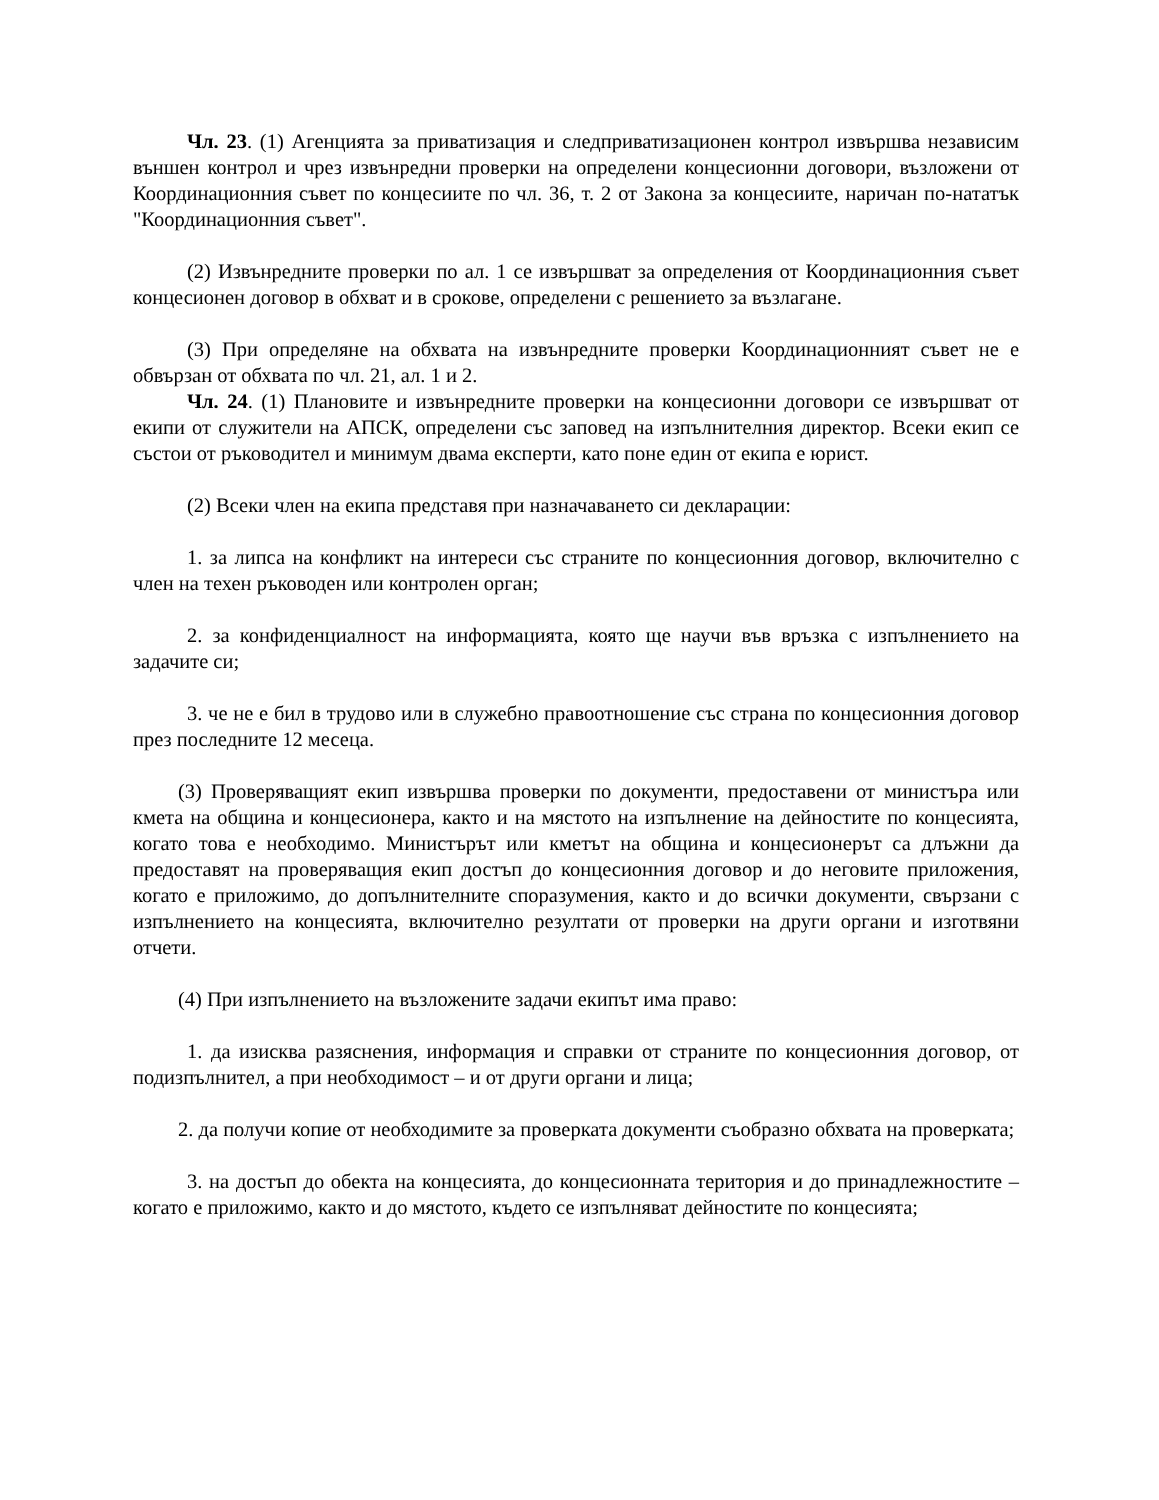Чл. 23. (1) Агенцията за приватизация и следприватизационен контрол извършва независим външен контрол и чрез извънредни проверки на определени концесионни договори, възложени от Координационния съвет по концесиите по чл. 36, т. 2 от Закона за концесиите, наричан по-нататък "Координационния съвет".
(2) Извънредните проверки по ал. 1 се извършват за определения от Координационния съвет концесионен договор в обхват и в срокове, определени с решението за възлагане.
(3) При определяне на обхвата на извънредните проверки Координационният съвет не е обвързан от обхвата по чл. 21, ал. 1 и 2.
Чл. 24. (1) Плановите и извънредните проверки на концесионни договори се извършват от екипи от служители на АПСК, определени със заповед на изпълнителния директор. Всеки екип се състои от ръководител и минимум двама експерти, като поне един от екипа е юрист.
(2) Всеки член на екипа представя при назначаването си декларации:
1. за липса на конфликт на интереси със страните по концесионния договор, включително с член на техен ръководен или контролен орган;
2. за конфиденциалност на информацията, която ще научи във връзка с изпълнението на задачите си;
3. че не е бил в трудово или в служебно правоотношение със страна по концесионния договор през последните 12 месеца.
(3) Проверяващият екип извършва проверки по документи, предоставени от министъра или кмета на община и концесионера, както и на мястото на изпълнение на дейностите по концесията, когато това е необходимо. Министърът или кметът на община и концесионерът са длъжни да предоставят на проверяващия екип достъп до концесионния договор и до неговите приложения, когато е приложимо, до допълнителните споразумения, както и до всички документи, свързани с изпълнението на концесията, включително резултати от проверки на други органи и изготвяни отчети.
(4) При изпълнението на възложените задачи екипът има право:
1. да изисква разяснения, информация и справки от страните по концесионния договор, от подизпълнител, а при необходимост – и от други органи и лица;
2. да получи копие от необходимите за проверката документи съобразно обхвата на проверката;
3. на достъп до обекта на концесията, до концесионната територия и до принадлежностите – когато е приложимо, както и до мястото, където се изпълняват дейностите по концесията;